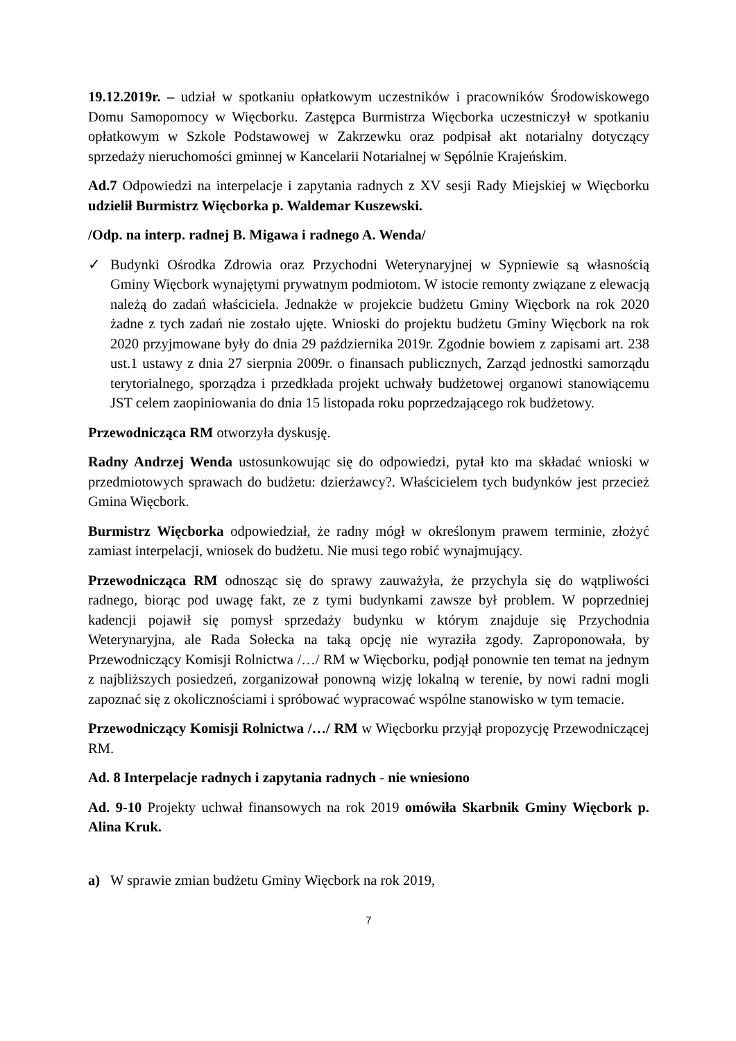19.12.2019r. – udział w spotkaniu opłatkowym uczestników i pracowników Środowiskowego Domu Samopomocy w Więcborku. Zastępca Burmistrza Więcborka uczestniczył w spotkaniu opłatkowym w Szkole Podstawowej w Zakrzewku oraz podpisał akt notarialny dotyczący sprzedaży nieruchomości gminnej w Kancelarii Notarialnej w Sępólnie Krajeńskim.
Ad.7 Odpowiedzi na interpelacje i zapytania radnych z XV sesji Rady Miejskiej w Więcborku udzielił Burmistrz Więcborka p. Waldemar Kuszewski.
/Odp. na interp. radnej B. Migawa i radnego A. Wenda/
✓ Budynki Ośrodka Zdrowia oraz Przychodni Weterynaryjnej w Sypniewie są własnością Gminy Więcbork wynajętymi prywatnym podmiotom. W istocie remonty związane z elewacją należą do zadań właściciela. Jednakże w projekcie budżetu Gminy Więcbork na rok 2020 żadne z tych zadań nie zostało ujęte. Wnioski do projektu budżetu Gminy Więcbork na rok 2020 przyjmowane były do dnia 29 października 2019r. Zgodnie bowiem z zapisami art. 238 ust.1 ustawy z dnia 27 sierpnia 2009r. o finansach publicznych, Zarząd jednostki samorządu terytorialnego, sporządza i przedkłada projekt uchwały budżetowej organowi stanowiącemu JST celem zaopiniowania do dnia 15 listopada roku poprzedzającego rok budżetowy.
Przewodnicząca RM otworzyła dyskusję.
Radny Andrzej Wenda ustosunkowując się do odpowiedzi, pytał kto ma składać wnioski w przedmiotowych sprawach do budżetu: dzierżawcy?. Właścicielem tych budynków jest przecież Gmina Więcbork.
Burmistrz Więcborka odpowiedział, że radny mógł w określonym prawem terminie, złożyć zamiast interpelacji, wniosek do budżetu. Nie musi tego robić wynajmujący.
Przewodnicząca RM odnosząc się do sprawy zauważyła, że przychyla się do wątpliwości radnego, biorąc pod uwagę fakt, ze z tymi budynkami zawsze był problem. W poprzedniej kadencji pojawił się pomysł sprzedaży budynku w którym znajduje się Przychodnia Weterynaryjna, ale Rada Sołecka na taką opcję nie wyraziła zgody. Zaproponowała, by Przewodniczący Komisji Rolnictwa /…/ RM w Więcborku, podjął ponownie ten temat na jednym z najbliższych posiedzeń, zorganizował ponowną wizję lokalną w terenie, by nowi radni mogli zapoznać się z okolicznościami i spróbować wypracować wspólne stanowisko w tym temacie.
Przewodniczący Komisji Rolnictwa /…/ RM w Więcborku przyjął propozycję Przewodniczącej RM.
Ad. 8 Interpelacje radnych i zapytania radnych - nie wniesiono
Ad. 9-10 Projekty uchwał finansowych na rok 2019 omówiła Skarbnik Gminy Więcbork p. Alina Kruk.
a) W sprawie zmian budżetu Gminy Więcbork na rok 2019,
7